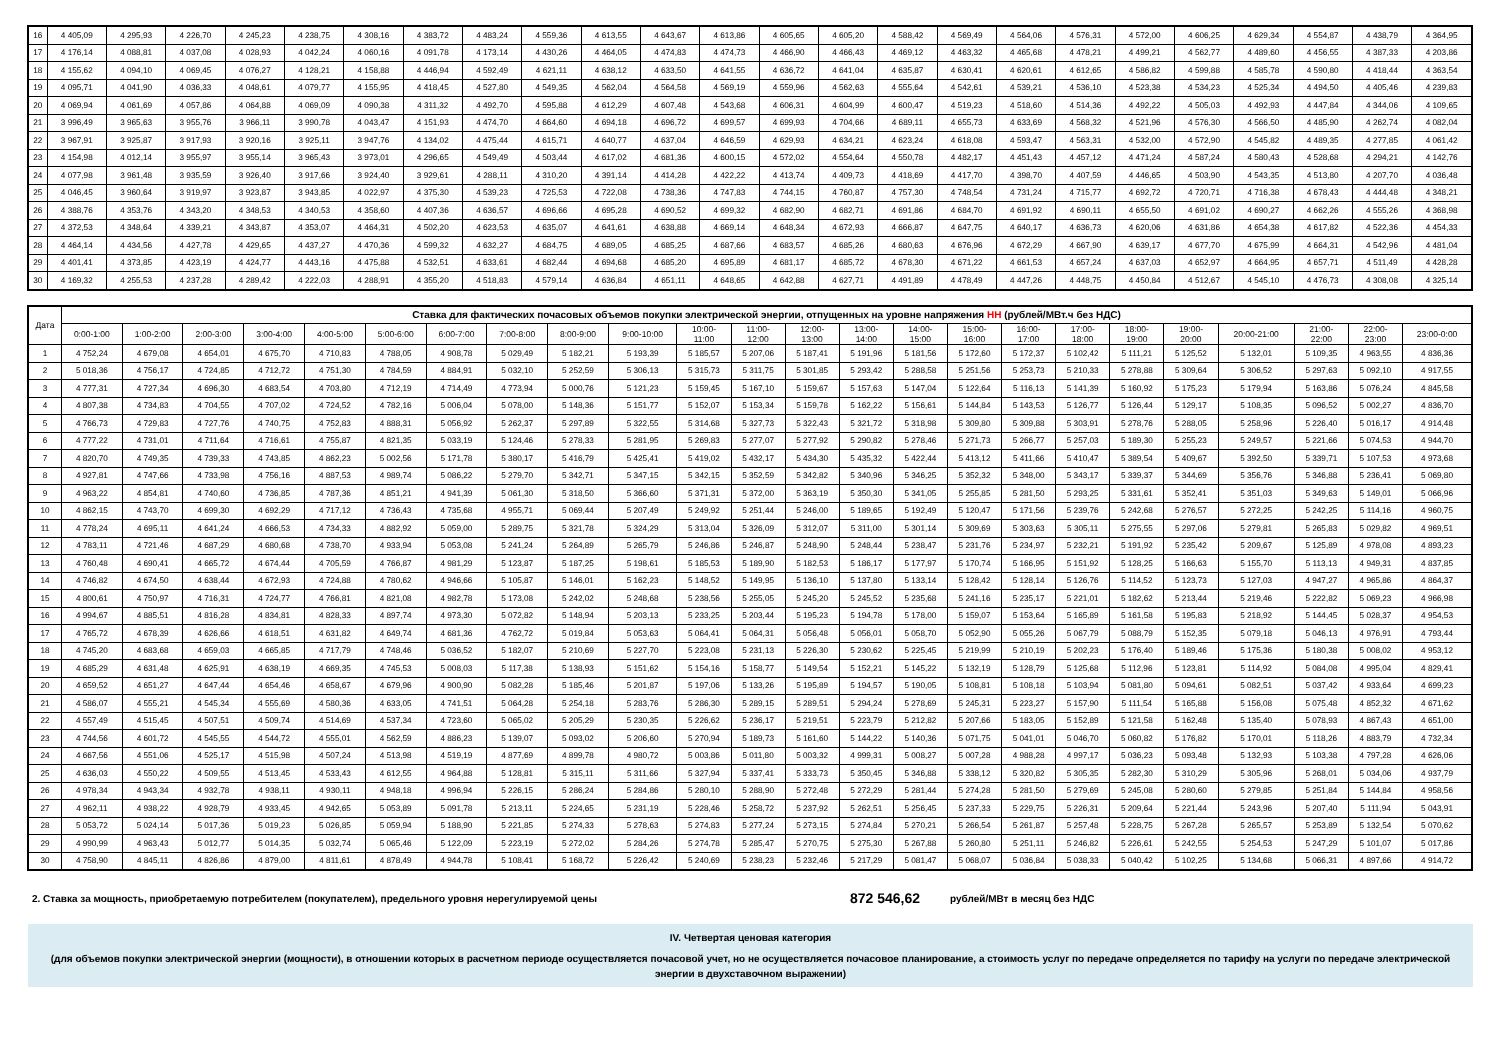| 16 | 4 405,09 | 4 295,93 | 4 226,70 | 4 245,23 | 4 238,75 | 4 308,16 | 4 383,72 | 4 483,24 | 4 559,36 | 4 613,55 | 4 643,67 | 4 613,86 | 4 605,65 | 4 605,20 | 4 588,42 | 4 569,49 | 4 564,06 | 4 576,31 | 4 572,00 | 4 606,25 | 4 629,34 | 4 554,87 | 4 438,79 | 4 364,95 |
| 17 | 4 176,14 | 4 088,81 | 4 037,08 | 4 028,93 | 4 042,24 | 4 060,16 | 4 091,78 | 4 173,14 | 4 430,26 | 4 464,05 | 4 474,83 | 4 474,73 | 4 466,90 | 4 466,43 | 4 469,12 | 4 463,32 | 4 465,68 | 4 478,21 | 4 499,21 | 4 562,77 | 4 489,60 | 4 456,55 | 4 387,33 | 4 203,86 |
| 18 | 4 155,62 | 4 094,10 | 4 069,45 | 4 076,27 | 4 128,21 | 4 158,88 | 4 446,94 | 4 592,49 | 4 621,11 | 4 638,12 | 4 633,50 | 4 641,55 | 4 636,72 | 4 641,04 | 4 635,87 | 4 630,41 | 4 620,61 | 4 612,65 | 4 586,82 | 4 599,88 | 4 585,78 | 4 590,80 | 4 418,44 | 4 363,54 |
| 19 | 4 095,71 | 4 041,90 | 4 036,33 | 4 048,61 | 4 079,77 | 4 155,95 | 4 418,45 | 4 527,80 | 4 549,35 | 4 562,04 | 4 564,58 | 4 569,19 | 4 559,96 | 4 562,63 | 4 555,64 | 4 542,61 | 4 539,21 | 4 536,10 | 4 523,38 | 4 534,23 | 4 525,34 | 4 494,50 | 4 405,46 | 4 239,83 |
| 20 | 4 069,94 | 4 061,69 | 4 057,86 | 4 064,88 | 4 069,09 | 4 090,38 | 4 311,32 | 4 492,70 | 4 595,88 | 4 612,29 | 4 607,48 | 4 543,68 | 4 606,31 | 4 604,99 | 4 600,47 | 4 519,23 | 4 518,60 | 4 514,36 | 4 492,22 | 4 505,03 | 4 492,93 | 4 447,84 | 4 344,06 | 4 109,65 |
| 21 | 3 996,49 | 3 965,63 | 3 955,76 | 3 966,11 | 3 990,78 | 4 043,47 | 4 151,93 | 4 474,70 | 4 664,60 | 4 694,18 | 4 696,72 | 4 699,57 | 4 699,93 | 4 704,66 | 4 689,11 | 4 655,73 | 4 633,69 | 4 568,32 | 4 521,96 | 4 576,30 | 4 566,50 | 4 485,90 | 4 262,74 | 4 082,04 |
| 22 | 3 967,91 | 3 925,87 | 3 917,93 | 3 920,16 | 3 925,11 | 3 947,76 | 4 134,02 | 4 475,44 | 4 615,71 | 4 640,77 | 4 637,04 | 4 646,59 | 4 629,93 | 4 634,21 | 4 623,24 | 4 618,08 | 4 593,47 | 4 563,31 | 4 532,00 | 4 572,90 | 4 545,82 | 4 489,35 | 4 277,85 | 4 061,42 |
| 23 | 4 154,98 | 4 012,14 | 3 955,97 | 3 955,14 | 3 965,43 | 3 973,01 | 4 296,65 | 4 549,49 | 4 503,44 | 4 617,02 | 4 681,36 | 4 600,15 | 4 572,02 | 4 554,64 | 4 550,78 | 4 482,17 | 4 451,43 | 4 457,12 | 4 471,24 | 4 587,24 | 4 580,43 | 4 528,68 | 4 294,21 | 4 142,76 |
| 24 | 4 077,98 | 3 961,48 | 3 935,59 | 3 926,40 | 3 917,66 | 3 924,40 | 3 929,61 | 4 288,11 | 4 310,20 | 4 391,14 | 4 414,28 | 4 422,22 | 4 413,74 | 4 409,73 | 4 418,69 | 4 417,70 | 4 398,70 | 4 407,59 | 4 446,65 | 4 503,90 | 4 543,35 | 4 513,80 | 4 207,70 | 4 036,48 |
| 25 | 4 046,45 | 3 960,64 | 3 919,97 | 3 923,87 | 3 943,85 | 4 022,97 | 4 375,30 | 4 539,23 | 4 725,53 | 4 722,08 | 4 738,36 | 4 747,83 | 4 744,15 | 4 760,87 | 4 757,30 | 4 748,54 | 4 731,24 | 4 715,77 | 4 692,72 | 4 720,71 | 4 716,38 | 4 678,43 | 4 444,48 | 4 348,21 |
| 26 | 4 388,76 | 4 353,76 | 4 343,20 | 4 348,53 | 4 340,53 | 4 358,60 | 4 407,36 | 4 636,57 | 4 696,66 | 4 695,28 | 4 690,52 | 4 699,32 | 4 682,90 | 4 682,71 | 4 691,86 | 4 684,70 | 4 691,92 | 4 690,11 | 4 655,50 | 4 691,02 | 4 690,27 | 4 662,26 | 4 555,26 | 4 368,98 |
| 27 | 4 372,53 | 4 348,64 | 4 339,21 | 4 343,87 | 4 353,07 | 4 464,31 | 4 502,20 | 4 623,53 | 4 635,07 | 4 641,61 | 4 638,88 | 4 669,14 | 4 648,34 | 4 672,93 | 4 666,87 | 4 647,75 | 4 640,17 | 4 636,73 | 4 620,06 | 4 631,86 | 4 654,38 | 4 617,82 | 4 522,36 | 4 454,33 |
| 28 | 4 464,14 | 4 434,56 | 4 427,78 | 4 429,65 | 4 437,27 | 4 470,36 | 4 599,32 | 4 632,27 | 4 684,75 | 4 689,05 | 4 685,25 | 4 687,66 | 4 683,57 | 4 685,26 | 4 680,63 | 4 676,96 | 4 672,29 | 4 667,90 | 4 639,17 | 4 677,70 | 4 675,99 | 4 664,31 | 4 542,96 | 4 481,04 |
| 29 | 4 401,41 | 4 373,85 | 4 423,19 | 4 424,77 | 4 443,16 | 4 475,88 | 4 532,51 | 4 633,61 | 4 682,44 | 4 694,68 | 4 685,20 | 4 695,89 | 4 681,17 | 4 685,72 | 4 678,30 | 4 671,22 | 4 661,53 | 4 657,24 | 4 637,03 | 4 652,97 | 4 664,95 | 4 657,71 | 4 511,49 | 4 428,28 |
| 30 | 4 169,32 | 4 255,53 | 4 237,28 | 4 289,42 | 4 222,03 | 4 288,91 | 4 355,20 | 4 518,83 | 4 579,14 | 4 636,84 | 4 651,11 | 4 648,65 | 4 642,88 | 4 627,71 | 4 491,89 | 4 478,49 | 4 447,26 | 4 448,75 | 4 450,84 | 4 512,67 | 4 545,10 | 4 476,73 | 4 308,08 | 4 325,14 |
| Дата | Ставка для фактических почасовых объемов покупки электрической энергии, отпущенных на уровне напряжения НН (рублей/МВт.ч без НДС) | | | | | | | | | | | | | | | | | | | | | | | |
| --- | --- | --- | --- | --- | --- | --- | --- | --- | --- | --- | --- | --- | --- | --- | --- | --- | --- | --- | --- | --- | --- | --- | --- | --- |
| | 0:00-1:00 | 1:00-2:00 | 2:00-3:00 | 3:00-4:00 | 4:00-5:00 | 5:00-6:00 | 6:00-7:00 | 7:00-8:00 | 8:00-9:00 | 9:00-10:00 | 10:00- 11:00 | 11:00- 12:00 | 12:00- 13:00 | 13:00- 14:00 | 14:00- 15:00 | 15:00- 16:00 | 16:00- 17:00 | 17:00- 18:00 | 18:00- 19:00 | 19:00- 20:00 | 20:00-21:00 | 21:00- 22:00 | 22:00- 23:00 | 23:00-0:00 |
| 1 | 4 752,24 | 4 679,08 | 4 654,01 | 4 675,70 | 4 710,83 | 4 788,05 | 4 908,78 | 5 029,49 | 5 182,21 | 5 193,39 | 5 185,57 | 5 207,06 | 5 187,41 | 5 191,96 | 5 181,56 | 5 172,60 | 5 172,37 | 5 102,42 | 5 111,21 | 5 125,52 | 5 132,01 | 5 109,35 | 4 963,55 | 4 836,36 |
| 2 | 5 018,36 | 4 756,17 | 4 724,85 | 4 712,72 | 4 751,30 | 4 784,59 | 4 884,91 | 5 032,10 | 5 252,59 | 5 306,13 | 5 315,73 | 5 311,75 | 5 301,85 | 5 293,42 | 5 288,58 | 5 251,56 | 5 253,73 | 5 210,33 | 5 278,88 | 5 309,64 | 5 306,52 | 5 297,63 | 5 092,10 | 4 917,55 |
| 3 | 4 777,31 | 4 727,34 | 4 696,30 | 4 683,54 | 4 703,80 | 4 712,19 | 4 714,49 | 4 773,94 | 5 000,76 | 5 121,23 | 5 159,45 | 5 167,10 | 5 159,67 | 5 157,63 | 5 147,04 | 5 122,64 | 5 116,13 | 5 141,39 | 5 160,92 | 5 175,23 | 5 179,94 | 5 163,86 | 5 076,24 | 4 845,58 |
| 4 | 4 807,38 | 4 734,83 | 4 704,55 | 4 707,02 | 4 724,52 | 4 782,16 | 5 006,04 | 5 078,00 | 5 148,36 | 5 151,77 | 5 152,07 | 5 153,34 | 5 159,78 | 5 162,22 | 5 156,61 | 5 144,84 | 5 143,53 | 5 126,77 | 5 126,44 | 5 129,17 | 5 108,35 | 5 096,52 | 5 002,27 | 4 836,70 |
| 5 | 4 766,73 | 4 729,83 | 4 727,76 | 4 740,75 | 4 752,83 | 4 888,31 | 5 056,92 | 5 262,37 | 5 297,89 | 5 322,55 | 5 314,68 | 5 327,73 | 5 322,43 | 5 321,72 | 5 318,98 | 5 309,80 | 5 309,88 | 5 303,91 | 5 278,76 | 5 288,05 | 5 258,96 | 5 226,40 | 5 016,17 | 4 914,48 |
| 6 | 4 777,22 | 4 731,01 | 4 711,64 | 4 716,61 | 4 755,87 | 4 821,35 | 5 033,19 | 5 124,46 | 5 278,33 | 5 281,95 | 5 269,83 | 5 277,07 | 5 277,92 | 5 290,82 | 5 278,46 | 5 271,73 | 5 266,77 | 5 257,03 | 5 189,30 | 5 255,23 | 5 249,57 | 5 221,66 | 5 074,53 | 4 944,70 |
| 7 | 4 820,70 | 4 749,35 | 4 739,33 | 4 743,85 | 4 862,23 | 5 002,56 | 5 171,78 | 5 380,17 | 5 416,79 | 5 425,41 | 5 419,02 | 5 432,17 | 5 434,30 | 5 435,32 | 5 422,44 | 5 413,12 | 5 411,66 | 5 410,47 | 5 389,54 | 5 409,67 | 5 392,50 | 5 339,71 | 5 107,53 | 4 973,68 |
| 8 | 4 927,81 | 4 747,66 | 4 733,98 | 4 756,16 | 4 887,53 | 4 989,74 | 5 086,22 | 5 279,70 | 5 342,71 | 5 347,15 | 5 342,15 | 5 352,59 | 5 342,82 | 5 340,96 | 5 346,25 | 5 352,32 | 5 348,00 | 5 343,17 | 5 339,37 | 5 344,69 | 5 356,76 | 5 346,88 | 5 236,41 | 5 069,80 |
| 9 | 4 963,22 | 4 854,81 | 4 740,60 | 4 736,85 | 4 787,36 | 4 851,21 | 4 941,39 | 5 061,30 | 5 318,50 | 5 366,60 | 5 371,31 | 5 372,00 | 5 363,19 | 5 350,30 | 5 341,05 | 5 255,85 | 5 281,50 | 5 293,25 | 5 331,61 | 5 352,41 | 5 351,03 | 5 349,63 | 5 149,01 | 5 066,96 |
| 10 | 4 862,15 | 4 743,70 | 4 699,30 | 4 692,29 | 4 717,12 | 4 736,43 | 4 735,68 | 4 955,71 | 5 069,44 | 5 207,49 | 5 249,92 | 5 251,44 | 5 246,00 | 5 189,65 | 5 192,49 | 5 120,47 | 5 171,56 | 5 239,76 | 5 242,68 | 5 276,57 | 5 272,25 | 5 242,25 | 5 114,16 | 4 960,75 |
| 11 | 4 778,24 | 4 695,11 | 4 641,24 | 4 666,53 | 4 734,33 | 4 882,92 | 5 059,00 | 5 289,75 | 5 321,78 | 5 324,29 | 5 313,04 | 5 326,09 | 5 312,07 | 5 311,00 | 5 301,14 | 5 309,69 | 5 303,63 | 5 305,11 | 5 275,55 | 5 297,06 | 5 279,81 | 5 265,83 | 5 029,82 | 4 969,51 |
| 12 | 4 783,11 | 4 721,46 | 4 687,29 | 4 680,68 | 4 738,70 | 4 933,94 | 5 053,08 | 5 241,24 | 5 264,89 | 5 265,79 | 5 246,86 | 5 246,87 | 5 248,90 | 5 248,44 | 5 238,47 | 5 231,76 | 5 234,97 | 5 232,21 | 5 191,92 | 5 235,42 | 5 209,67 | 5 125,89 | 4 978,08 | 4 893,23 |
| 13 | 4 760,48 | 4 690,41 | 4 665,72 | 4 674,44 | 4 705,59 | 4 766,87 | 4 981,29 | 5 123,87 | 5 187,25 | 5 198,61 | 5 185,53 | 5 189,90 | 5 182,53 | 5 186,17 | 5 177,97 | 5 170,74 | 5 166,95 | 5 151,92 | 5 128,25 | 5 166,63 | 5 155,70 | 5 113,13 | 4 949,31 | 4 837,85 |
| 14 | 4 746,82 | 4 674,50 | 4 638,44 | 4 672,93 | 4 724,88 | 4 780,62 | 4 946,66 | 5 105,87 | 5 146,01 | 5 162,23 | 5 148,52 | 5 149,95 | 5 136,10 | 5 137,80 | 5 133,14 | 5 128,42 | 5 128,14 | 5 126,76 | 5 114,52 | 5 123,73 | 5 127,03 | 4 947,27 | 4 965,86 | 4 864,37 |
| 15 | 4 800,61 | 4 750,97 | 4 716,31 | 4 724,77 | 4 766,81 | 4 821,08 | 4 982,78 | 5 173,08 | 5 242,02 | 5 248,68 | 5 238,56 | 5 255,05 | 5 245,20 | 5 245,52 | 5 235,68 | 5 241,16 | 5 235,17 | 5 221,01 | 5 182,62 | 5 213,44 | 5 219,46 | 5 222,82 | 5 069,23 | 4 966,98 |
| 16 | 4 994,67 | 4 885,51 | 4 816,28 | 4 834,81 | 4 828,33 | 4 897,74 | 4 973,30 | 5 072,82 | 5 148,94 | 5 203,13 | 5 233,25 | 5 203,44 | 5 195,23 | 5 194,78 | 5 178,00 | 5 159,07 | 5 153,64 | 5 165,89 | 5 161,58 | 5 195,83 | 5 218,92 | 5 144,45 | 5 028,37 | 4 954,53 |
| 17 | 4 765,72 | 4 678,39 | 4 626,66 | 4 618,51 | 4 631,82 | 4 649,74 | 4 681,36 | 4 762,72 | 5 019,84 | 5 053,63 | 5 064,41 | 5 064,31 | 5 056,48 | 5 056,01 | 5 058,70 | 5 052,90 | 5 055,26 | 5 067,79 | 5 088,79 | 5 152,35 | 5 079,18 | 5 046,13 | 4 976,91 | 4 793,44 |
| 18 | 4 745,20 | 4 683,68 | 4 659,03 | 4 665,85 | 4 717,79 | 4 748,46 | 5 036,52 | 5 182,07 | 5 210,69 | 5 227,70 | 5 223,08 | 5 231,13 | 5 226,30 | 5 230,62 | 5 225,45 | 5 219,99 | 5 210,19 | 5 202,23 | 5 176,40 | 5 189,46 | 5 175,36 | 5 180,38 | 5 008,02 | 4 953,12 |
| 19 | 4 685,29 | 4 631,48 | 4 625,91 | 4 638,19 | 4 669,35 | 4 745,53 | 5 008,03 | 5 117,38 | 5 138,93 | 5 151,62 | 5 154,16 | 5 158,77 | 5 149,54 | 5 152,21 | 5 145,22 | 5 132,19 | 5 128,79 | 5 125,68 | 5 112,96 | 5 123,81 | 5 114,92 | 5 084,08 | 4 995,04 | 4 829,41 |
| 20 | 4 659,52 | 4 651,27 | 4 647,44 | 4 654,46 | 4 658,67 | 4 679,96 | 4 900,90 | 5 082,28 | 5 185,46 | 5 201,87 | 5 197,06 | 5 133,26 | 5 195,89 | 5 194,57 | 5 190,05 | 5 108,81 | 5 108,18 | 5 103,94 | 5 081,80 | 5 094,61 | 5 082,51 | 5 037,42 | 4 933,64 | 4 699,23 |
| 21 | 4 586,07 | 4 555,21 | 4 545,34 | 4 555,69 | 4 580,36 | 4 633,05 | 4 741,51 | 5 064,28 | 5 254,18 | 5 283,76 | 5 286,30 | 5 289,15 | 5 289,51 | 5 294,24 | 5 278,69 | 5 245,31 | 5 223,27 | 5 157,90 | 5 111,54 | 5 165,88 | 5 156,08 | 5 075,48 | 4 852,32 | 4 671,62 |
| 22 | 4 557,49 | 4 515,45 | 4 507,51 | 4 509,74 | 4 514,69 | 4 537,34 | 4 723,60 | 5 065,02 | 5 205,29 | 5 230,35 | 5 226,62 | 5 236,17 | 5 219,51 | 5 223,79 | 5 212,82 | 5 207,66 | 5 183,05 | 5 152,89 | 5 121,58 | 5 162,48 | 5 135,40 | 5 078,93 | 4 867,43 | 4 651,00 |
| 23 | 4 744,56 | 4 601,72 | 4 545,55 | 4 544,72 | 4 555,01 | 4 562,59 | 4 886,23 | 5 139,07 | 5 093,02 | 5 206,60 | 5 270,94 | 5 189,73 | 5 161,60 | 5 144,22 | 5 140,36 | 5 071,75 | 5 041,01 | 5 046,70 | 5 060,82 | 5 176,82 | 5 170,01 | 5 118,26 | 4 883,79 | 4 732,34 |
| 24 | 4 667,56 | 4 551,06 | 4 525,17 | 4 515,98 | 4 507,24 | 4 513,98 | 4 519,19 | 4 877,69 | 4 899,78 | 4 980,72 | 5 003,86 | 5 011,80 | 5 003,32 | 4 999,31 | 5 008,27 | 5 007,28 | 4 988,28 | 4 997,17 | 5 036,23 | 5 093,48 | 5 132,93 | 5 103,38 | 4 797,28 | 4 626,06 |
| 25 | 4 636,03 | 4 550,22 | 4 509,55 | 4 513,45 | 4 533,43 | 4 612,55 | 4 964,88 | 5 128,81 | 5 315,11 | 5 311,66 | 5 327,94 | 5 337,41 | 5 333,73 | 5 350,45 | 5 346,88 | 5 338,12 | 5 320,82 | 5 305,35 | 5 282,30 | 5 310,29 | 5 305,96 | 5 268,01 | 5 034,06 | 4 937,79 |
| 26 | 4 978,34 | 4 943,34 | 4 932,78 | 4 938,11 | 4 930,11 | 4 948,18 | 4 996,94 | 5 226,15 | 5 286,24 | 5 284,86 | 5 280,10 | 5 288,90 | 5 272,48 | 5 272,29 | 5 281,44 | 5 274,28 | 5 281,50 | 5 279,69 | 5 245,08 | 5 280,60 | 5 279,85 | 5 251,84 | 5 144,84 | 4 958,56 |
| 27 | 4 962,11 | 4 938,22 | 4 928,79 | 4 933,45 | 4 942,65 | 5 053,89 | 5 091,78 | 5 213,11 | 5 224,65 | 5 231,19 | 5 228,46 | 5 258,72 | 5 237,92 | 5 262,51 | 5 256,45 | 5 237,33 | 5 229,75 | 5 226,31 | 5 209,64 | 5 221,44 | 5 243,96 | 5 207,40 | 5 111,94 | 5 043,91 |
| 28 | 5 053,72 | 5 024,14 | 5 017,36 | 5 019,23 | 5 026,85 | 5 059,94 | 5 188,90 | 5 221,85 | 5 274,33 | 5 278,63 | 5 274,83 | 5 277,24 | 5 273,15 | 5 274,84 | 5 270,21 | 5 266,54 | 5 261,87 | 5 257,48 | 5 228,75 | 5 267,28 | 5 265,57 | 5 253,89 | 5 132,54 | 5 070,62 |
| 29 | 4 990,99 | 4 963,43 | 5 012,77 | 5 014,35 | 5 032,74 | 5 065,46 | 5 122,09 | 5 223,19 | 5 272,02 | 5 284,26 | 5 274,78 | 5 285,47 | 5 270,75 | 5 275,30 | 5 267,88 | 5 260,80 | 5 251,11 | 5 246,82 | 5 226,61 | 5 242,55 | 5 254,53 | 5 247,29 | 5 101,07 | 5 017,86 |
| 30 | 4 758,90 | 4 845,11 | 4 826,86 | 4 879,00 | 4 811,61 | 4 878,49 | 4 944,78 | 5 108,41 | 5 168,72 | 5 226,42 | 5 240,69 | 5 238,23 | 5 232,46 | 5 217,29 | 5 081,47 | 5 068,07 | 5 036,84 | 5 038,33 | 5 040,42 | 5 102,25 | 5 134,68 | 5 066,31 | 4 897,66 | 4 914,72 |
2. Ставка за мощность, приобретаемую потребителем (покупателем), предельного уровня нерегулируемой цены 872 546,62 рублей/МВт в месяц без НДС
IV. Четвертая ценовая категория
(для объемов покупки электрической энергии (мощности), в отношении которых в расчетном периоде осуществляется почасовой учет, но не осуществляется почасовое планирование, а стоимость услуг по передаче определяется по тарифу на услуги по передаче электрической энергии в двухставочном выражении)